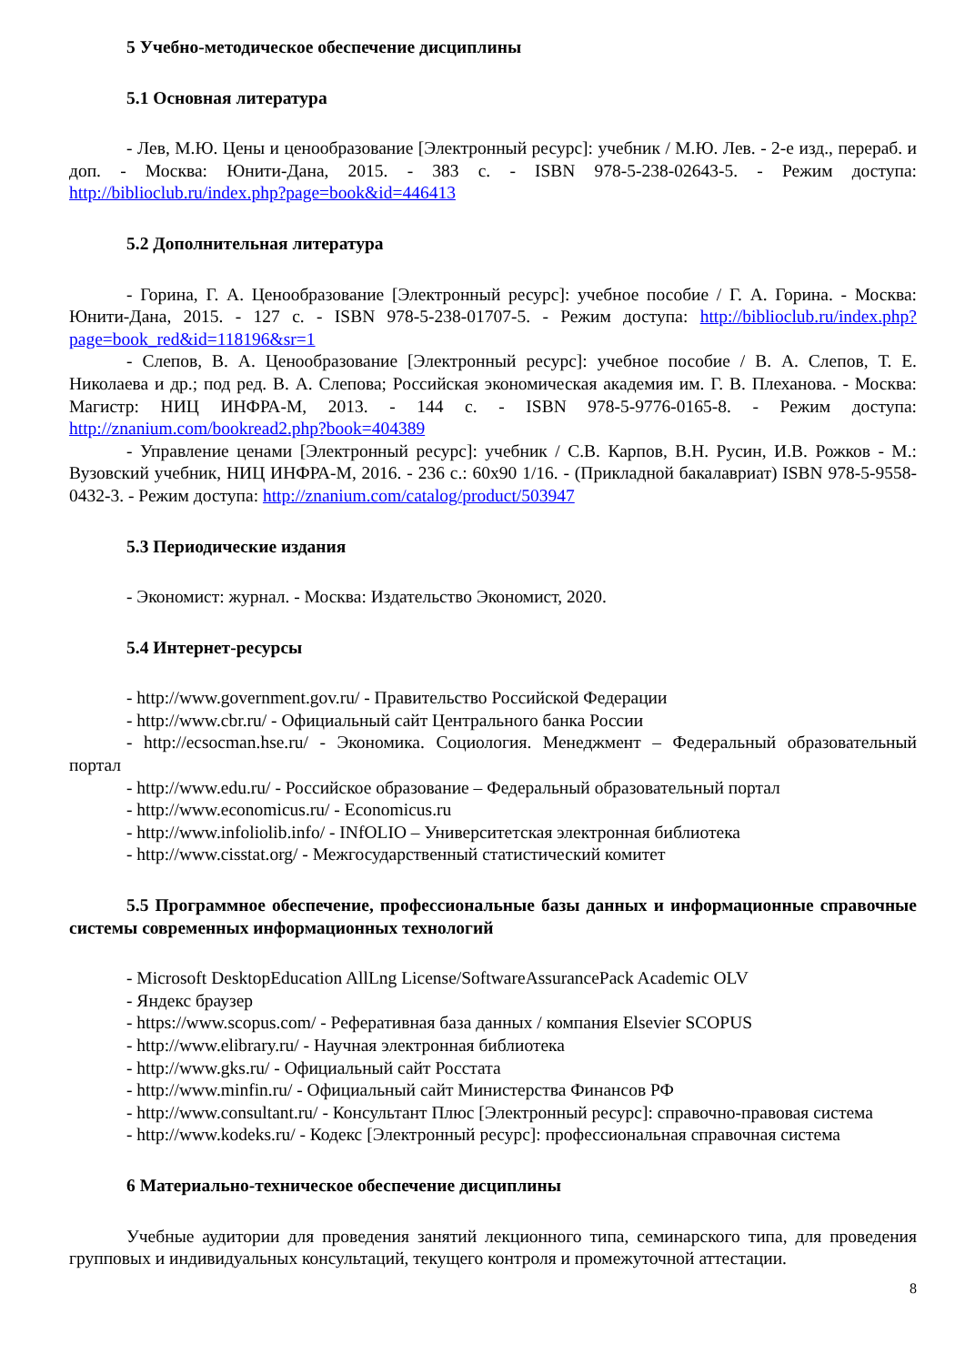5 Учебно-методическое обеспечение дисциплины
5.1 Основная литература
- Лев, М.Ю. Цены и ценообразование [Электронный ресурс]: учебник / М.Ю. Лев. - 2-е изд., перераб. и доп. - Москва: Юнити-Дана, 2015. - 383 с. - ISBN 978-5-238-02643-5. - Режим доступа: http://biblioclub.ru/index.php?page=book&id=446413
5.2 Дополнительная литература
- Горина, Г. А. Ценообразование [Электронный ресурс]: учебное пособие / Г. А. Горина. - Москва: Юнити-Дана, 2015. - 127 с. - ISBN 978-5-238-01707-5. - Режим доступа: http://biblioclub.ru/index.php?page=book_red&id=118196&sr=1
- Слепов, В. А. Ценообразование [Электронный ресурс]: учебное пособие / В. А. Слепов, Т. Е. Николаева и др.; под ред. В. А. Слепова; Российская экономическая академия им. Г. В. Плеханова. - Москва: Магистр: НИЦ ИНФРА-М, 2013. - 144 с. - ISBN 978-5-9776-0165-8. - Режим доступа: http://znanium.com/bookread2.php?book=404389
- Управление ценами [Электронный ресурс]: учебник / С.В. Карпов, В.Н. Русин, И.В. Рожков - М.: Вузовский учебник, НИЦ ИНФРА-М, 2016. - 236 с.: 60x90 1/16. - (Прикладной бакалавриат) ISBN 978-5-9558-0432-3. - Режим доступа: http://znanium.com/catalog/product/503947
5.3 Периодические издания
- Экономист: журнал. - Москва: Издательство Экономист, 2020.
5.4 Интернет-ресурсы
- http://www.government.gov.ru/ - Правительство Российской Федерации
- http://www.cbr.ru/ - Официальный сайт Центрального банка России
- http://ecsocman.hse.ru/ - Экономика. Социология. Менеджмент – Федеральный образовательный портал
- http://www.edu.ru/ - Российское образование – Федеральный образовательный портал
- http://www.economicus.ru/ - Economicus.ru
- http://www.infoliolib.info/ - INfOLIO – Университетская электронная библиотека
- http://www.cisstat.org/ - Межгосударственный статистический комитет
5.5 Программное обеспечение, профессиональные базы данных и информационные справочные системы современных информационных технологий
- Microsoft DesktopEducation AllLng License/SoftwareAssurancePack Academic OLV
- Яндекс браузер
- https://www.scopus.com/ - Реферативная база данных / компания Elsevier SCOPUS
- http://www.elibrary.ru/ - Научная электронная библиотека
- http://www.gks.ru/ - Официальный сайт Росстата
- http://www.minfin.ru/ - Официальный сайт Министерства Финансов РФ
- http://www.consultant.ru/ - Консультант Плюс [Электронный ресурс]: справочно-правовая система
- http://www.kodeks.ru/ - Кодекс [Электронный ресурс]: профессиональная справочная система
6 Материально-техническое обеспечение дисциплины
Учебные аудитории для проведения занятий лекционного типа, семинарского типа, для проведения групповых и индивидуальных консультаций, текущего контроля и промежуточной аттестации.
8